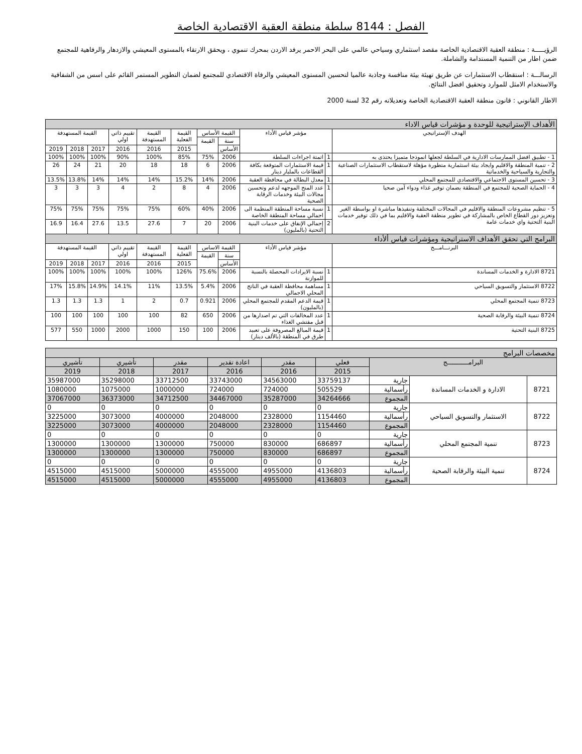الفصل : 8144 سلطة منطقة العقبة الاقتصادية الخاصة
الرؤيـــــة : منطقة العقبة الاقتصادية الخاصة مقصد استثماري وسياحي عالمي على البحر الاحمر يرفد الاردن بمحرك تنموي ، ويحقق الارتقاء بالمستوى المعيشي والازدهار والرفاهية للمجتمع ضمن اطار من التنمية المستدامة والشاملة.
الرسالـــة : استقطاب الاستثمارات عن طريق تهيئة بيئة منافسة وجاذبة عالميا لتحسين المستوى المعيشي والرفاة الاقتصادي للمجتمع لضمان التطوير المستمر القائم على اسس من الشفافية والاستخدام الامثل للموارد وتحقيق افضل النتائج.
الاطار القانوني : قانون منطقة العقبة الاقتصادية الخاصة وتعديلاته رقم 32 لسنة 2000
| الأهداف الإستراتيجية للوحدة و مؤشرات قياس الاداء | | | | | | | | | | |
| الهدف الإستراتيجي | مؤشر قياس الأداء | | القيمة الأساس | | القيمة الفعلية | القيمة المستهدفة | تقييم ذاتي اولي | القيمة المستهدفة | | |
| | | | سنة | القيمة | | | | | | |
| | | | الأساس | | 2015 | 2016 | 2016 | 2017 | 2018 | 2019 |
| 1 - تطبيق افضل الممارسات الادارية في السلطة لجعلها انموذجا متميزا يحتذى به | 1 | اتمتة اجراءات السلطة | 2006 | 75% | 85% | 100% | 90% | 100% | 100% | 100% |
| 2 - تنمية المنطقة والاقليم وايجاد بيئة استثمارية متطورة مؤهلة لاستقطاب الاستثمارات الصناعية والتجارية والسياحية والخدماتية | 1 | قيمة الاستثمارات المتوقعة بكافة القطاعات بالمليار دينار | 2006 | 6 | 18 | 18 | 20 | 21 | 24 | 26 |
| 3 - تحسين المستوى الاجتماعي والاقتصادي للمجتمع المحلي | 1 | معدل البطالة في محافظة العقبة | 2006 | 14% | 15.2% | 14% | 14% | 14% | 13.8% | 13.5% |
| 4 - الحماية الصحية للمجتمع في المنطقة بضمان توفير غذاء ودواء آمن صحيا | 1 | عدد المنح الموجهه لدعم وتحسين مجالات البيئة وخدمات الرقابة الصحية | 2006 | 4 | 8 | 2 | 4 | 3 | 3 | 3 |
| 5 - تنظيم مشروعات المنطقة والاقليم في المجالات المختلفة وتنفيذها مباشرة او بواسطة الغير وتعزيز دور القطاع الخاص بالمشاركة في تطوير منطقة العقبة والاقليم بما في ذلك توفير خدمات البنية التحتية واي خدمات عامة | 1 | نسبة مساحة المنطقة المنظمة الى اجمالي مساحة المنطقة الخاصة | 2006 | 40% | 60% | 75% | 75% | 75% | 75% | 75% |
| | 2 | إجمالي الإنفاق على خدمات البنية التحتية (بالمليون) | 2006 | 20 | 7 | 27.6 | 13.5 | 27.6 | 16.4 | 16.9 |
| البرامج التي تحقق الأهداف الاستراتيجية ومؤشرات قياس ألأداء | | | | | | | | | | |
| البرنـــامـــج | مؤشر قياس الأداء | | القيمة الاساس | | القيمة الفعلية | القيمة المستهدفة | تقييم ذاتي اولي | القيمة المستهدفة | | |
| | | | سنة | القيمة | | | | | | |
| | | | الأساس | | 2015 | 2016 | 2016 | 2017 | 2018 | 2019 |
| 8721 الادارة و الخدمات المساندة | 1 | نسبة الايرادات المحصلة بالنسبة للموازنة | 2006 | 75.6% | 126% | 100% | 100% | 100% | 100% | 100% |
| 8722 الاستثمار والتسويق السياحي | 1 | مساهمة محافظة العقبة في الناتج المحلي الاجمالي | 2006 | 5.4% | 13.5% | 11% | 14.1% | 14.9% | 15.8% | 17% |
| 8723 تنمية المجتمع المحلي | 1 | قيمة الدعم المقدم للمجتمع المحلي (بالمليون) | 2006 | 0.921 | 0.7 | 2 | 1 | 1.3 | 1.3 | 1.3 |
| 8724 تنمية البيئة والرقابة الصحية | 1 | عدد المخالفات التي تم اصدارها من قبل مفتشي الغذاء | 2006 | 650 | 82 | 100 | 100 | 100 | 100 | 100 |
| 8725 البنية التحتية | 1 | قيمة المبالغ المصروفة على تعبيد طرق في المنطقة (بالألف دينار) | 2006 | 100 | 150 | 1000 | 2000 | 1000 | 550 | 577 |
| مخصصات البرامج | | | | | | | | |
| البرامـــــــــــج | | | فعلي | مقدر | اعادة تقدير | مقدر | تأشيري | تأشيري |
| | | | 2015 | 2016 | 2016 | 2017 | 2018 | 2019 |
| 8721 | الادارة و الخدمات المساندة | جارية | 33759137 | 34563000 | 33743000 | 33712500 | 35298000 | 35987000 |
| | | رأسمالية | 505529 | 724000 | 724000 | 1000000 | 1075000 | 1080000 |
| | | المجموع | 34264666 | 35287000 | 34467000 | 34712500 | 36373000 | 37067000 |
| 8722 | الاستثمار والتسويق السياحي | جارية | 0 | 0 | 0 | 0 | 0 | 0 |
| | | رأسمالية | 1154460 | 2328000 | 2048000 | 4000000 | 3073000 | 3225000 |
| | | المجموع | 1154460 | 2328000 | 2048000 | 4000000 | 3073000 | 3225000 |
| 8723 | تنمية المجتمع المحلي | جارية | 0 | 0 | 0 | 0 | 0 | 0 |
| | | رأسمالية | 686897 | 830000 | 750000 | 1300000 | 1300000 | 1300000 |
| | | المجموع | 686897 | 830000 | 750000 | 1300000 | 1300000 | 1300000 |
| 8724 | تنمية البيئة والرقابة الصحية | جارية | 0 | 0 | 0 | 0 | 0 | 0 |
| | | رأسمالية | 4136803 | 4955000 | 4555000 | 5000000 | 4515000 | 4515000 |
| | | المجموع | 4136803 | 4955000 | 4555000 | 5000000 | 4515000 | 4515000 |